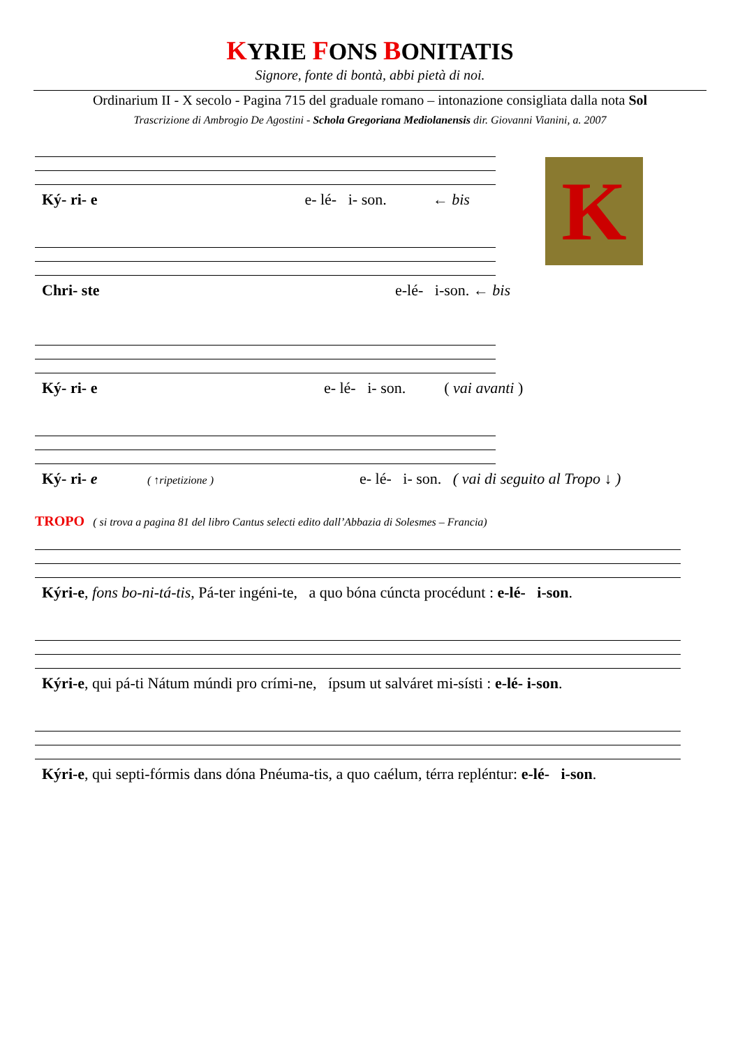KYRIE FONS BONITATIS
Signore, fonte di bontà, abbi pietà di noi.
Ordinarium II - X secolo - Pagina 715 del graduale romano – intonazione consigliata dalla nota Sol
Trascrizione di Ambrogio De Agostini - Schola Gregoriana Mediolanensis dir. Giovanni Vianini, a. 2007
Ký- ri- e e- lé- i- son. ← bis
Chri- ste e-lé- i-son. ← bis
K
Ký- ri- e e- lé- i- son. ( vai avanti )
Ký- ri- e ( ↑ripetizione ) e- lé- i- son. ( vai di seguito al Tropo ↓ )
TROPO ( si trova a pagina 81 del libro Cantus selecti edito dall’Abbazia di Solesmes – Francia)
Kýri-e, fons bo-ni-tá-tis, Pá-ter ingéni-te, a quo bóna cúncta procédunt : e-lé- i-son.
Kýri-e, qui pá-ti Nátum múndi pro crími-ne, ípsum ut salváret mi-sísti : e-lé- i-son.
Kýri-e, qui septi-fórmis dans dóna Pnéuma-tis, a quo caélum, térra replén­tur: e-lé- i-son.